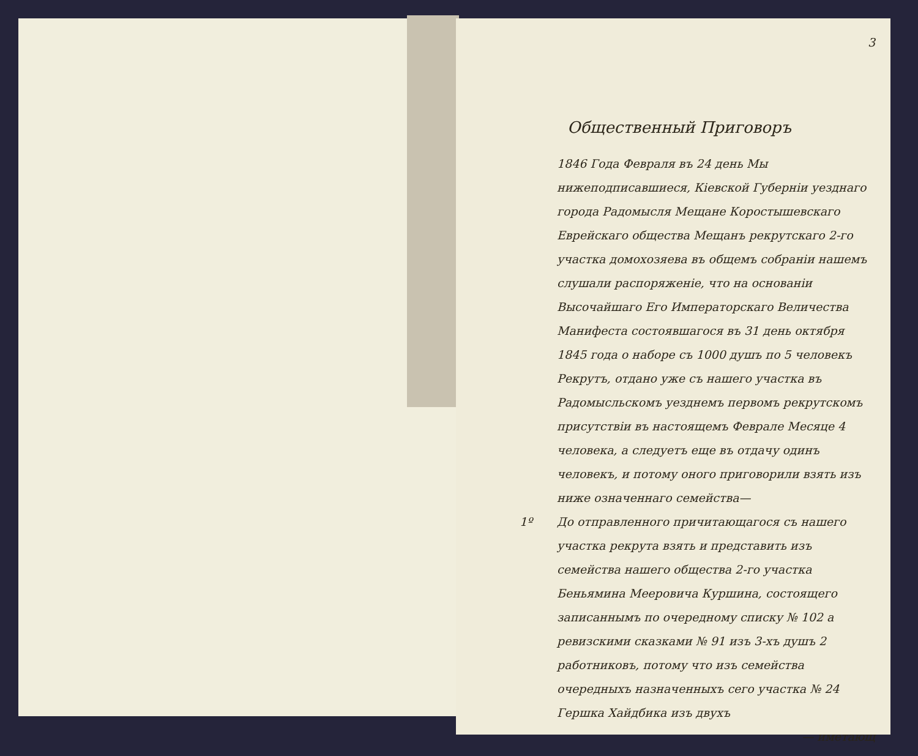3
Общественный Приговоръ
1846 Года Февраля въ 24 день Мы нижеподписавшиеся, Кiевской Губернiи уезднаго города Радомысля Мещане Коростышевскаго Еврейскаго общества Мещанъ рекрутскаго 2-го участка домохозяева въ общемъ собранiи нашемъ слушали распоряженiе, что на основанiи Высочайшаго Его Императорскаго Величества Манифеста состоявшагося въ 31 день октября 1845 года о наборе съ 1000 душъ по 5 человекъ Рекрутъ, отдано уже съ нашего участка въ Радомысльскомъ уезднемъ первомъ рекрутскомъ присутствiи въ настоящемъ Феврале Месяце 4 человека, а следуетъ еще въ отдачу одинъ человекъ, и потому оного приговорили взять изъ ниже означеннаго семейства—
1º До отправленного причитающагося съ нашего участка рекрута взять и представить изъ семейства нашего общества 2-го участка Беньямина Мееровича Куршина, состоящего записаннымъ по очередному списку № 102 а ревизскими сказками № 91 изъ 3-хъ душъ 2 работниковъ, потому что изъ семейства очередныхъ назначенныхъ сего участка № 24 Гершка Хайдбика изъ двухъ
— иметающ